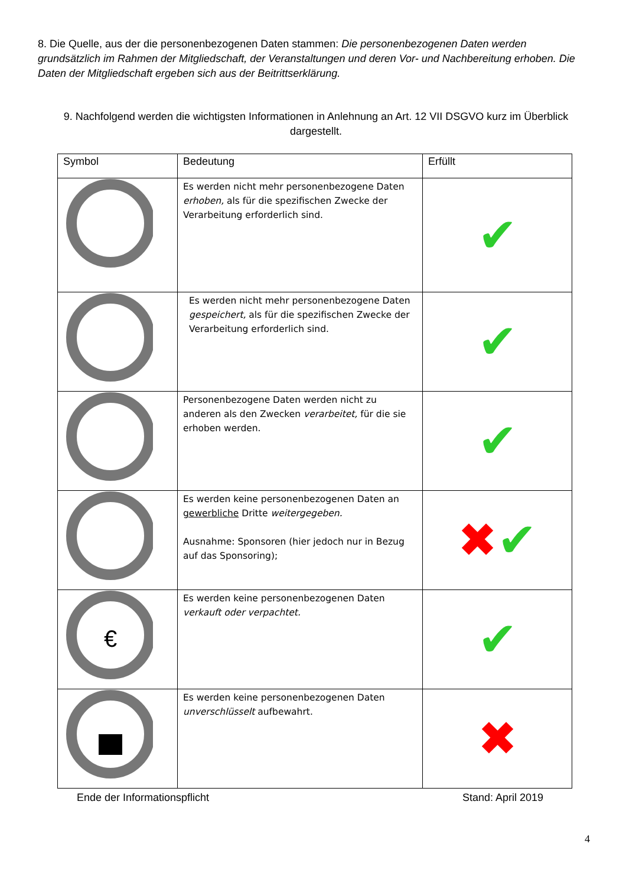8. Die Quelle, aus der die personenbezogenen Daten stammen: Die personenbezogenen Daten werden grundsätzlich im Rahmen der Mitgliedschaft, der Veranstaltungen und deren Vor- und Nachbereitung erhoben. Die Daten der Mitgliedschaft ergeben sich aus der Beitrittserklärung.
9. Nachfolgend werden die wichtigsten Informationen in Anlehnung an Art. 12 VII DSGVO kurz im Überblick dargestellt.
| Symbol | Bedeutung | Erfüllt |
| --- | --- | --- |
| | Es werden nicht mehr personenbezogene Daten erhoben, als für die spezifischen Zwecke der Verarbeitung erforderlich sind. | ✔ |
| | Es werden nicht mehr personenbezogene Daten gespeichert, als für die spezifischen Zwecke der Verarbeitung erforderlich sind. | ✔ |
| | Personenbezogene Daten werden nicht zu anderen als den Zwecken verarbeitet, für die sie erhoben werden. | ✔ |
| | Es werden keine personenbezogenen Daten an gewerbliche Dritte weitergegeben. Ausnahme: Sponsoren (hier jedoch nur in Bezug auf das Sponsoring); | ✖ ✔ |
| € | Es werden keine personenbezogenen Daten verkauft oder verpachtet. | ✔ |
| | Es werden keine personenbezogenen Daten unverschlüsselt aufbewahrt. | ✖ |
Ende der Informationspflicht Stand: April 2019
4